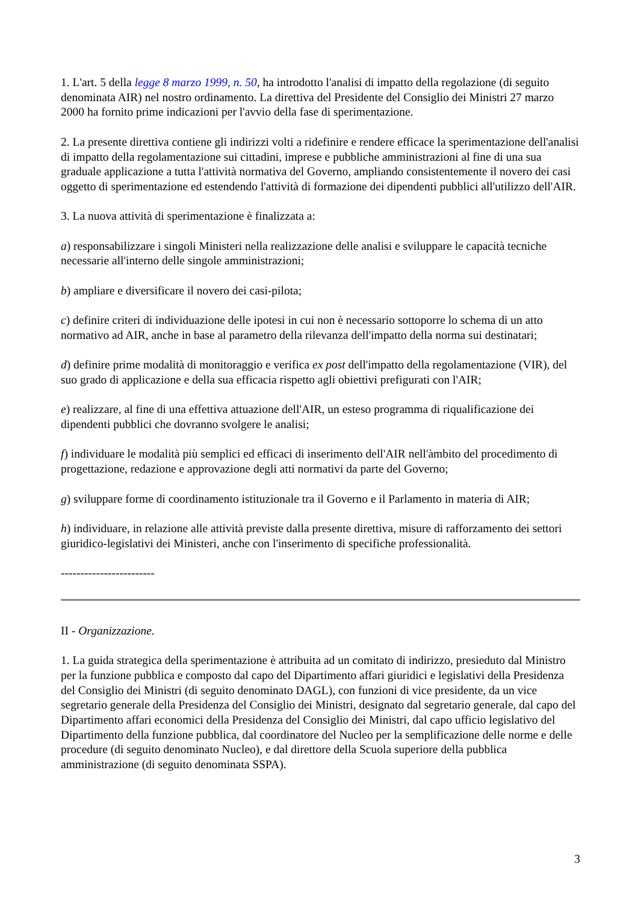1. L'art. 5 della legge 8 marzo 1999, n. 50, ha introdotto l'analisi di impatto della regolazione (di seguito denominata AIR) nel nostro ordinamento. La direttiva del Presidente del Consiglio dei Ministri 27 marzo 2000 ha fornito prime indicazioni per l'avvio della fase di sperimentazione.
2. La presente direttiva contiene gli indirizzi volti a ridefinire e rendere efficace la sperimentazione dell'analisi di impatto della regolamentazione sui cittadini, imprese e pubbliche amministrazioni al fine di una sua graduale applicazione a tutta l'attività normativa del Governo, ampliando consistentemente il novero dei casi oggetto di sperimentazione ed estendendo l'attività di formazione dei dipendenti pubblici all'utilizzo dell'AIR.
3. La nuova attività di sperimentazione è finalizzata a:
a) responsabilizzare i singoli Ministeri nella realizzazione delle analisi e sviluppare le capacità tecniche necessarie all'interno delle singole amministrazioni;
b) ampliare e diversificare il novero dei casi-pilota;
c) definire criteri di individuazione delle ipotesi in cui non è necessario sottoporre lo schema di un atto normativo ad AIR, anche in base al parametro della rilevanza dell'impatto della norma sui destinatari;
d) definire prime modalità di monitoraggio e verifica ex post dell'impatto della regolamentazione (VIR), del suo grado di applicazione e della sua efficacia rispetto agli obiettivi prefigurati con l'AIR;
e) realizzare, al fine di una effettiva attuazione dell'AIR, un esteso programma di riqualificazione dei dipendenti pubblici che dovranno svolgere le analisi;
f) individuare le modalità più semplici ed efficaci di inserimento dell'AIR nell'àmbito del procedimento di progettazione, redazione e approvazione degli atti normativi da parte del Governo;
g) sviluppare forme di coordinamento istituzionale tra il Governo e il Parlamento in materia di AIR;
h) individuare, in relazione alle attività previste dalla presente direttiva, misure di rafforzamento dei settori giuridico-legislativi dei Ministeri, anche con l'inserimento di specifiche professionalità.
------------------------
II - Organizzazione.
1. La guida strategica della sperimentazione è attribuita ad un comitato di indirizzo, presieduto dal Ministro per la funzione pubblica e composto dal capo del Dipartimento affari giuridici e legislativi della Presidenza del Consiglio dei Ministri (di seguito denominato DAGL), con funzioni di vice presidente, da un vice segretario generale della Presidenza del Consiglio dei Ministri, designato dal segretario generale, dal capo del Dipartimento affari economici della Presidenza del Consiglio dei Ministri, dal capo ufficio legislativo del Dipartimento della funzione pubblica, dal coordinatore del Nucleo per la semplificazione delle norme e delle procedure (di seguito denominato Nucleo), e dal direttore della Scuola superiore della pubblica amministrazione (di seguito denominata SSPA).
3